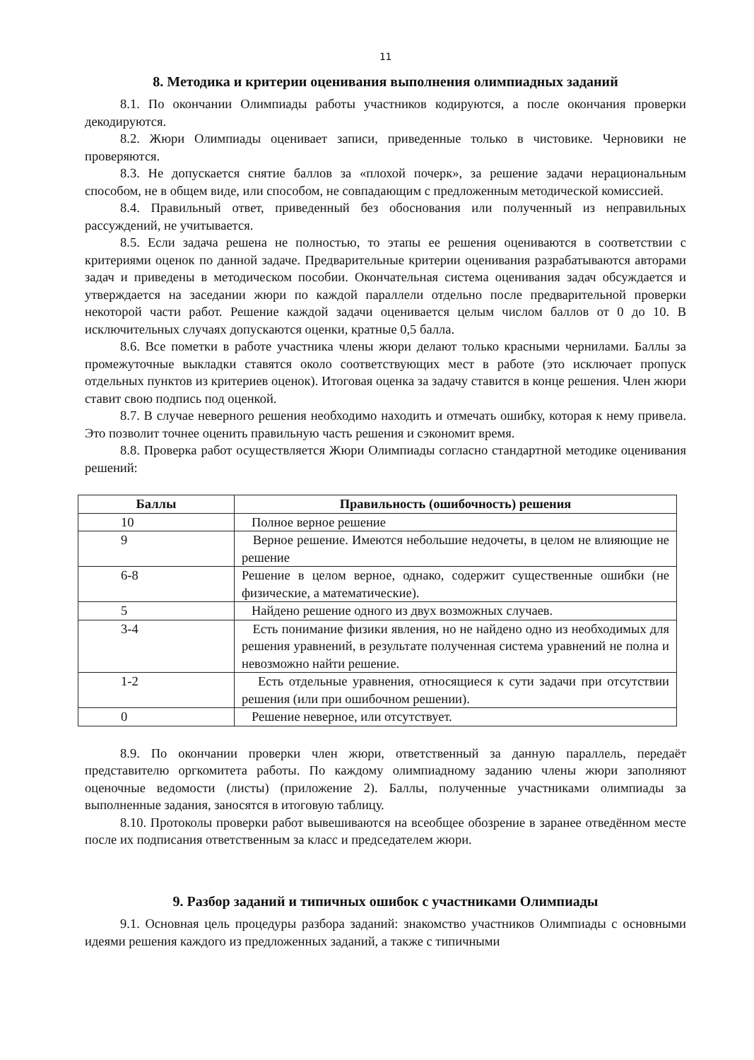11
8. Методика и критерии оценивания выполнения олимпиадных заданий
8.1. По окончании Олимпиады работы участников кодируются, а после окончания проверки декодируются.
8.2. Жюри Олимпиады оценивает записи, приведенные только в чистовике. Черновики не проверяются.
8.3. Не допускается снятие баллов за «плохой почерк», за решение задачи нерациональным способом, не в общем виде, или способом, не совпадающим с предложенным методической комиссией.
8.4. Правильный ответ, приведенный без обоснования или полученный из неправильных рассуждений, не учитывается.
8.5. Если задача решена не полностью, то этапы ее решения оцениваются в соответствии с критериями оценок по данной задаче. Предварительные критерии оценивания разрабатываются авторами задач и приведены в методическом пособии. Окончательная система оценивания задач обсуждается и утверждается на заседании жюри по каждой параллели отдельно после предварительной проверки некоторой части работ. Решение каждой задачи оценивается целым числом баллов от 0 до 10. В исключительных случаях допускаются оценки, кратные 0,5 балла.
8.6. Все пометки в работе участника члены жюри делают только красными чернилами. Баллы за промежуточные выкладки ставятся около соответствующих мест в работе (это исключает пропуск отдельных пунктов из критериев оценок). Итоговая оценка за задачу ставится в конце решения. Член жюри ставит свою подпись под оценкой.
8.7. В случае неверного решения необходимо находить и отмечать ошибку, которая к нему привела. Это позволит точнее оценить правильную часть решения и сэкономит время.
8.8. Проверка работ осуществляется Жюри Олимпиады согласно стандартной методике оценивания решений:
| Баллы | Правильность (ошибочность) решения |
| --- | --- |
| 10 | Полное верное решение |
| 9 | Верное решение. Имеются небольшие недочеты, в целом не влияющие не решение |
| 6-8 | Решение в целом верное, однако, содержит существенные ошибки (не физические, а математические). |
| 5 | Найдено решение одного из двух возможных случаев. |
| 3-4 | Есть понимание физики явления, но не найдено одно из необходимых для решения уравнений, в результате полученная система уравнений не полна и невозможно найти решение. |
| 1-2 | Есть отдельные уравнения, относящиеся к сути задачи при отсутствии решения (или при ошибочном решении). |
| 0 | Решение неверное, или отсутствует. |
8.9. По окончании проверки член жюри, ответственный за данную параллель, передаёт представителю оргкомитета работы. По каждому олимпиадному заданию члены жюри заполняют оценочные ведомости (листы) (приложение 2). Баллы, полученные участниками олимпиады за выполненные задания, заносятся в итоговую таблицу.
8.10. Протоколы проверки работ вывешиваются на всеобщее обозрение в заранее отведённом месте после их подписания ответственным за класс и председателем жюри.
9. Разбор заданий и типичных ошибок с участниками Олимпиады
9.1. Основная цель процедуры разбора заданий: знакомство участников Олимпиады с основными идеями решения каждого из предложенных заданий, а также с типичными